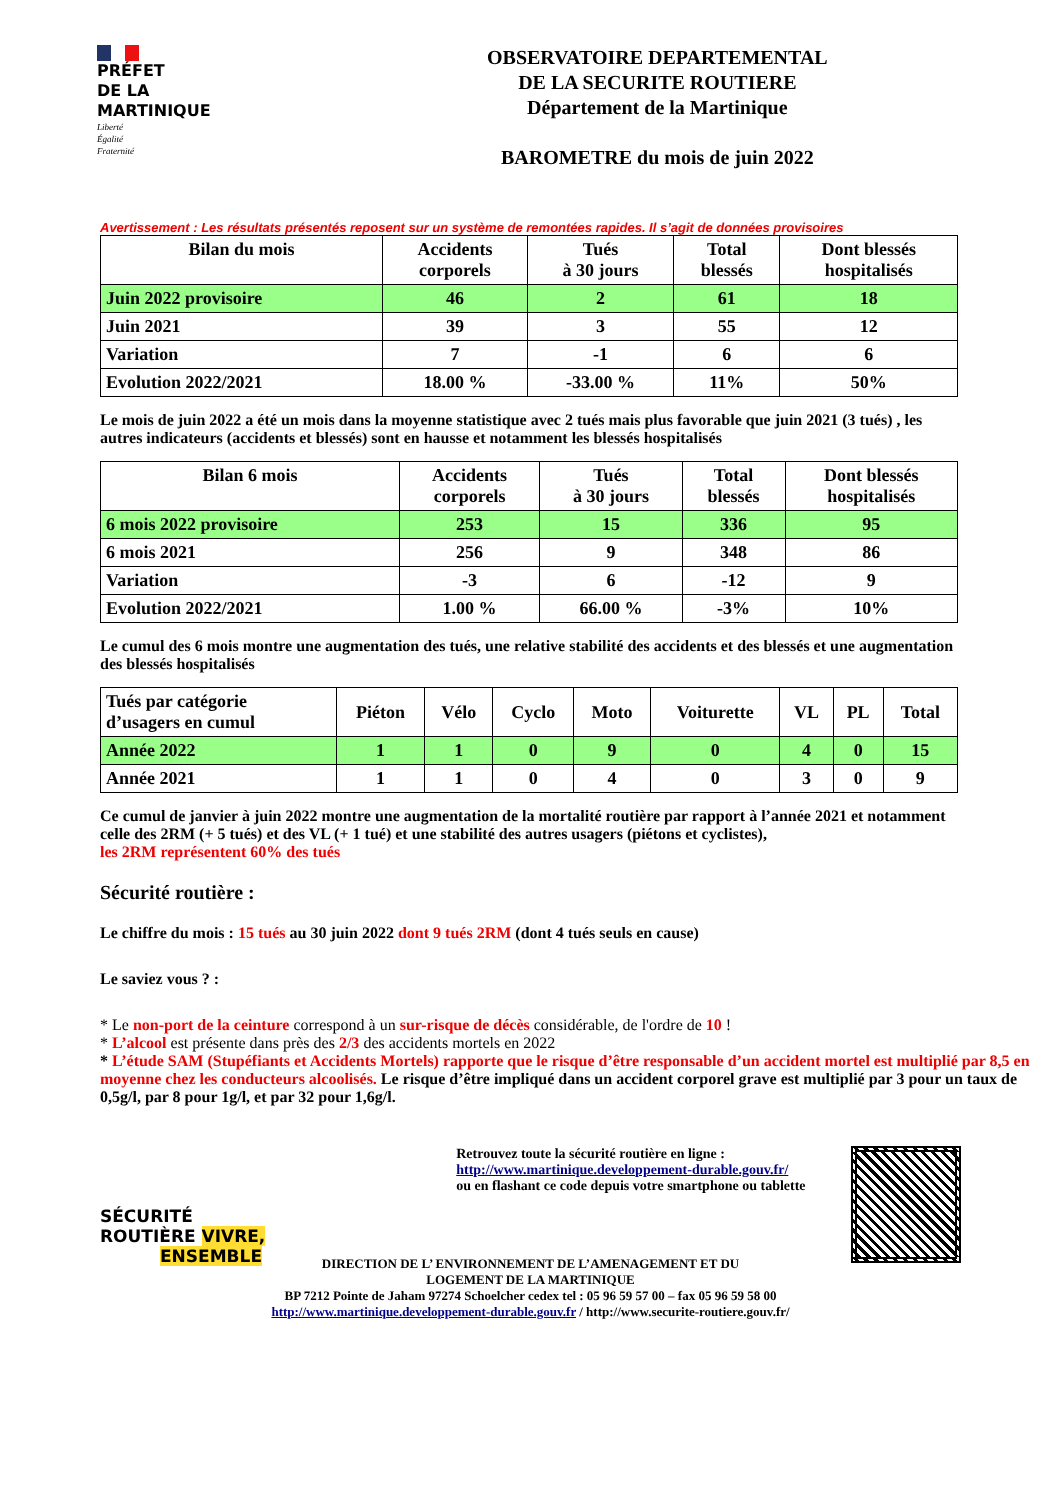PRÉFET
DE LA
MARTINIQUE
Liberté
Égalité
Fraternité
OBSERVATOIRE DEPARTEMENTAL
DE LA SECURITE ROUTIERE
Département de la Martinique
BAROMETRE du mois de juin 2022
Avertissement : Les résultats présentés reposent sur un système de remontées rapides. Il s’agit de données provisoires
| Bilan du mois | Accidents corporels | Tués à 30 jours | Total blessés | Dont blessés hospitalisés |
| Juin 2022 provisoire | 46 | 2 | 61 | 18 |
| Juin 2021 | 39 | 3 | 55 | 12 |
| Variation | 7 | -1 | 6 | 6 |
| Evolution 2022/2021 | 18.00 % | -33.00 % | 11% | 50% |
Le mois de juin 2022 a été un mois dans la moyenne statistique avec 2 tués mais plus favorable que juin 2021 (3 tués) , les autres indicateurs (accidents et blessés) sont en hausse et notamment les blessés hospitalisés
| Bilan 6 mois | Accidents corporels | Tués à 30 jours | Total blessés | Dont blessés hospitalisés |
| 6 mois 2022 provisoire | 253 | 15 | 336 | 95 |
| 6 mois 2021 | 256 | 9 | 348 | 86 |
| Variation | -3 | 6 | -12 | 9 |
| Evolution 2022/2021 | 1.00 % | 66.00 % | -3% | 10% |
Le cumul des 6 mois montre une augmentation des tués, une relative stabilité des accidents et des blessés et une augmentation des blessés hospitalisés
| Tués par catégorie d’usagers en cumul | Piéton | Vélo | Cyclo | Moto | Voiturette | VL | PL | Total |
| Année 2022 | 1 | 1 | 0 | 9 | 0 | 4 | 0 | 15 |
| Année 2021 | 1 | 1 | 0 | 4 | 0 | 3 | 0 | 9 |
Ce cumul de janvier à juin 2022 montre une augmentation de la mortalité routière par rapport à l’année 2021 et notamment celle des 2RM (+ 5 tués) et des VL (+ 1 tué) et une stabilité des autres usagers (piétons et cyclistes),
les 2RM représentent 60% des tués
Sécurité routière :
Le chiffre du mois : 15 tués au 30 juin 2022 dont 9 tués 2RM (dont 4 tués seuls en cause)
Le saviez vous ? :
* Le non-port de la ceinture correspond à un sur-risque de décès considérable, de l'ordre de 10 !
* L’alcool est présente dans près des 2/3 des accidents mortels en 2022
* L’étude SAM (Stupéfiants et Accidents Mortels) rapporte que le risque d’être responsable d’un accident mortel est multiplié par 8,5 en moyenne chez les conducteurs alcoolisés. Le risque d’être impliqué dans un accident corporel grave est multiplié par 3 pour un taux de 0,5g/l, par 8 pour 1g/l, et par 32 pour 1,6g/l.
SÉCURITÉ
ROUTIÈRE VIVRE,
ENSEMBLE
Retrouvez toute la sécurité routière en ligne :
http://www.martinique.developpement-durable.gouv.fr/
ou en flashant ce code depuis votre smartphone ou tablette
DIRECTION DE L’ ENVIRONNEMENT DE L’AMENAGEMENT ET DU
LOGEMENT DE LA MARTINIQUE
BP 7212 Pointe de Jaham 97274 Schoelcher cedex tel : 05 96 59 57 00 – fax 05 96 59 58 00
http://www.martinique.developpement-durable.gouv.fr / http://www.securite-routiere.gouv.fr/